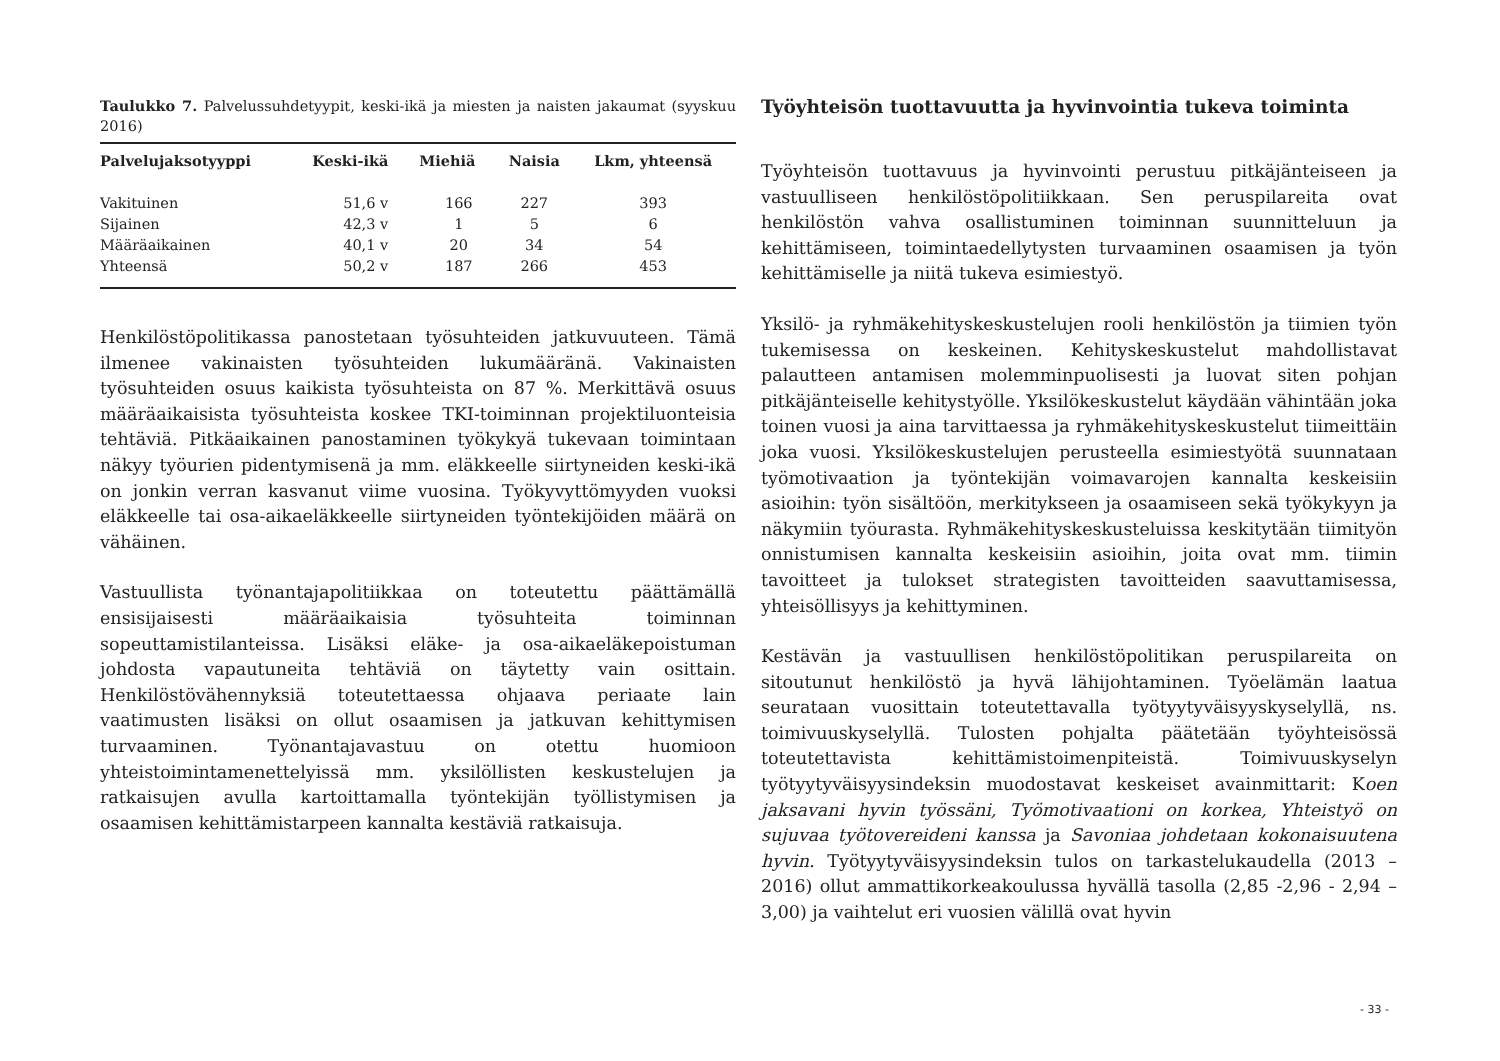Taulukko 7. Palvelussuhdetyypit, keski-ikä ja miesten ja naisten jakaumat (syyskuu 2016)
| Palvelujaksotyyppi | Keski-ikä | Miehiä | Naisia | Lkm, yhteensä |
| --- | --- | --- | --- | --- |
| Vakituinen | 51,6 v | 166 | 227 | 393 |
| Sijainen | 42,3 v | 1 | 5 | 6 |
| Määräaikainen | 40,1 v | 20 | 34 | 54 |
| Yhteensä | 50,2 v | 187 | 266 | 453 |
Henkilöstöpolitikassa panostetaan työsuhteiden jatkuvuuteen. Tämä ilmenee vakinaisten työsuhteiden lukumääränä. Vakinaisten työsuhteiden osuus kaikista työsuhteista on 87 %. Merkittävä osuus määräaikaisista työsuhteista koskee TKI-toiminnan projektiluonteisia tehtäviä. Pitkäaikainen panostaminen työkykyä tukevaan toimintaan näkyy työurien pidentymisenä ja mm. eläkkeelle siirtyneiden keski-ikä on jonkin verran kasvanut viime vuosina. Työkyvyttömyyden vuoksi eläkkeelle tai osa-aikaeläkkeelle siirtyneiden työntekijöiden määrä on vähäinen.
Vastuullista työnantajapolitiikkaa on toteutettu päättämällä ensisijaisesti määräaikaisia työsuhteita toiminnan sopeuttamistilanteissa. Lisäksi eläke- ja osa-aikaeläkepoistuman johdosta vapautuneita tehtäviä on täytetty vain osittain. Henkilöstövähennyksiä toteutettaessa ohjaava periaate lain vaatimusten lisäksi on ollut osaamisen ja jatkuvan kehittymisen turvaaminen. Työnantajavastuu on otettu huomioon yhteistoimintamenettelyissä mm. yksilöllisten keskustelujen ja ratkaisujen avulla kartoittamalla työntekijän työllistymisen ja osaamisen kehittämistarpeen kannalta kestäviä ratkaisuja.
Työyhteisön tuottavuutta ja hyvinvointia tukeva toiminta
Työyhteisön tuottavuus ja hyvinvointi perustuu pitkäjänteiseen ja vastuulliseen henkilöstöpolitiikkaan. Sen peruspilareita ovat henkilöstön vahva osallistuminen toiminnan suunnitteluun ja kehittämiseen, toimintaedellytysten turvaaminen osaamisen ja työn kehittämiselle ja niitä tukeva esimiestyö.
Yksilö- ja ryhmäkehityskeskustelujen rooli henkilöstön ja tiimien työn tukemisessa on keskeinen. Kehityskeskustelut mahdollistavat palautteen antamisen molemminpuolisesti ja luovat siten pohjan pitkäjänteiselle kehitystyölle. Yksilökeskustelut käydään vähintään joka toinen vuosi ja aina tarvittaessa ja ryhmäkehityskeskustelut tiimeittäin joka vuosi. Yksilökeskustelujen perusteella esimiestyötä suunnataan työmotivaation ja työntekijän voimavarojen kannalta keskeisiin asioihin: työn sisältöön, merkitykseen ja osaamiseen sekä työkykyyn ja näkymiin työurasta. Ryhmäkehityskeskusteluissa keskitytään tiimityön onnistumisen kannalta keskeisiin asioihin, joita ovat mm. tiimin tavoitteet ja tulokset strategisten tavoitteiden saavuttamisessa, yhteisöllisyys ja kehittyminen.
Kestävän ja vastuullisen henkilöstöpolitikan peruspilareita on sitoutunut henkilöstö ja hyvä lähijohtaminen. Työelämän laatua seurataan vuosittain toteutettavalla työtyytyväisyyskyselyllä, ns. toimivuuskyselyllä. Tulosten pohjalta päätetään työyhteisössä toteutettavista kehittämistoimenpiteistä. Toimivuuskyselyn työtyytyväisyysindeksin muodostavat keskeiset avainmittarit: Koen jaksavani hyvin työssäni, Työmotivaationi on korkea, Yhteistyö on sujuvaa työtovereideni kanssa ja Savoniaa johdetaan kokonaisuutena hyvin. Työtyytyväisyysindeksin tulos on tarkastelukaudella (2013 – 2016) ollut ammattikorkeakoulussa hyvällä tasolla (2,85 -2,96 - 2,94 – 3,00) ja vaihtelut eri vuosien välillä ovat hyvin
- 33 -